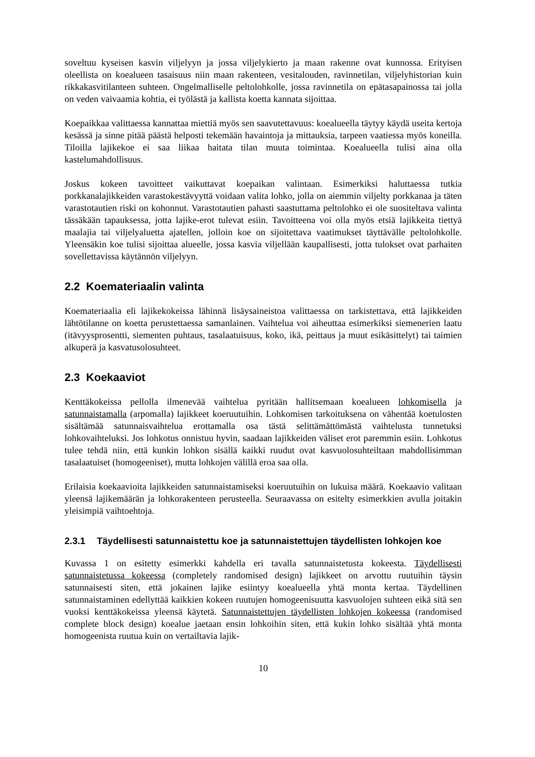soveltuu kyseisen kasvin viljelyyn ja jossa viljelykierto ja maan rakenne ovat kunnossa. Erityisen oleellista on koealueen tasaisuus niin maan rakenteen, vesitalouden, ravinnetilan, viljelyhistorian kuin rikkakasvitilanteen suhteen. Ongelmalliselle peltolohkolle, jossa ravinnetila on epätasapainossa tai jolla on veden vaivaamia kohtia, ei työlästä ja kallista koetta kannata sijoittaa.
Koepaikkaa valittaessa kannattaa miettiä myös sen saavutettavuus: koealueella täytyy käydä useita kertoja kesässä ja sinne pitää päästä helposti tekemään havaintoja ja mittauksia, tarpeen vaatiessa myös koneilla. Tiloilla lajikekoe ei saa liikaa haitata tilan muuta toimintaa. Koealueella tulisi aina olla kastelumahdollisuus.
Joskus kokeen tavoitteet vaikuttavat koepaikan valintaan. Esimerkiksi haluttaessa tutkia porkkanalajikkeiden varastokestävyyttä voidaan valita lohko, jolla on aiemmin viljelty porkkanaa ja täten varastotautien riski on kohonnut. Varastotautien pahasti saastuttama peltolohko ei ole suositeltava valinta tässäkään tapauksessa, jotta lajike-erot tulevat esiin. Tavoitteena voi olla myös etsiä lajikkeita tiettyä maalajia tai viljelyaluetta ajatellen, jolloin koe on sijoitettava vaatimukset täyttävälle peltolohkolle. Yleensäkin koe tulisi sijoittaa alueelle, jossa kasvia viljellään kaupallisesti, jotta tulokset ovat parhaiten sovellettavissa käytännön viljelyyn.
2.2 Koemateriaalin valinta
Koemateriaalia eli lajikekokeissa lähinnä lisäysaineistoa valittaessa on tarkistettava, että lajikkeiden lähtötilanne on koetta perustettaessa samanlainen. Vaihtelua voi aiheuttaa esimerkiksi siemenerien laatu (itävyysprosentti, siementen puhtaus, tasalaatuisuus, koko, ikä, peittaus ja muut esikäsittelyt) tai taimien alkuperä ja kasvatusolosuhteet.
2.3 Koekaaviot
Kenttäkokeissa pellolla ilmenevää vaihtelua pyritään hallitsemaan koealueen lohkomisella ja satunnaistamalla (arpomalla) lajikkeet koeruutuihin. Lohkomisen tarkoituksena on vähentää koetulosten sisältämää satunnaisvaihtelua erottamalla osa tästä selittämättömästä vaihtelusta tunnetuksi lohkovaihteluksi. Jos lohkotus onnistuu hyvin, saadaan lajikkeiden väliset erot paremmin esiin. Lohkotus tulee tehdä niin, että kunkin lohkon sisällä kaikki ruudut ovat kasvuolosuhteiltaan mahdollisimman tasalaatuiset (homogeeniset), mutta lohkojen välillä eroa saa olla.
Erilaisia koekaavioita lajikkeiden satunnaistamiseksi koeruutuihin on lukuisa määrä. Koekaavio valitaan yleensä lajikemäärän ja lohkorakenteen perusteella. Seuraavassa on esitelty esimerkkien avulla joitakin yleisimpiä vaihtoehtoja.
2.3.1 Täydellisesti satunnaistettu koe ja satunnaistettujen täydellisten lohkojen koe
Kuvassa 1 on esitetty esimerkki kahdella eri tavalla satunnaistetusta kokeesta. Täydellisesti satunnaistetussa kokeessa (completely randomised design) lajikkeet on arvottu ruutuihin täysin satunnaisesti siten, että jokainen lajike esiintyy koealueella yhtä monta kertaa. Täydellinen satunnaistaminen edellyttää kaikkien kokeen ruutujen homogeenisuutta kasvuolojen suhteen eikä sitä sen vuoksi kenttäkokeissa yleensä käytetä. Satunnaistettujen täydellisten lohkojen kokeessa (randomised complete block design) koealue jaetaan ensin lohkoihin siten, että kukin lohko sisältää yhtä monta homogeenista ruutua kuin on vertailtavia lajik-
10